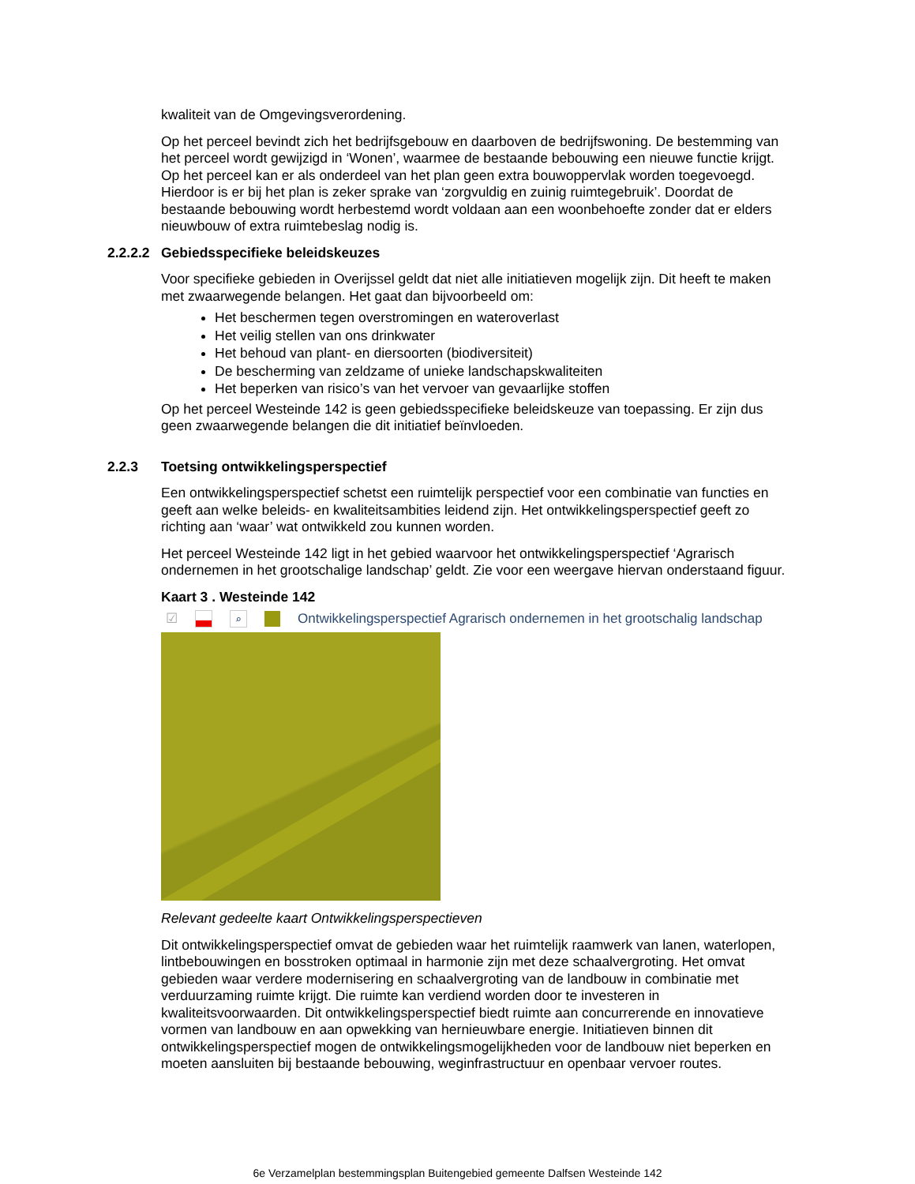kwaliteit van de Omgevingsverordening.
Op het perceel bevindt zich het bedrijfsgebouw en daarboven de bedrijfswoning. De bestemming van het perceel wordt gewijzigd in ‘Wonen’, waarmee de bestaande bebouwing een nieuwe functie krijgt. Op het perceel kan er als onderdeel van het plan geen extra bouwoppervlak worden toegevoegd. Hierdoor is er bij het plan is zeker sprake van ‘zorgvuldig en zuinig ruimtegebruik’. Doordat de bestaande bebouwing wordt herbestemd wordt voldaan aan een woonbehoefte zonder dat er elders nieuwbouw of extra ruimtebeslag nodig is.
2.2.2.2 Gebiedsspecifieke beleidskeuzes
Voor specifieke gebieden in Overijssel geldt dat niet alle initiatieven mogelijk zijn. Dit heeft te maken met zwaarwegende belangen. Het gaat dan bijvoorbeeld om:
Het beschermen tegen overstromingen en wateroverlast
Het veilig stellen van ons drinkwater
Het behoud van plant- en diersoorten (biodiversiteit)
De bescherming van zeldzame of unieke landschapskwaliteiten
Het beperken van risico’s van het vervoer van gevaarlijke stoffen
Op het perceel Westeinde 142 is geen gebiedsspecifieke beleidskeuze van toepassing. Er zijn dus geen zwaarwegende belangen die dit initiatief beïnvloeden.
2.2.3 Toetsing ontwikkelingsperspectief
Een ontwikkelingsperspectief schetst een ruimtelijk perspectief voor een combinatie van functies en geeft aan welke beleids- en kwaliteitsambities leidend zijn. Het ontwikkelingsperspectief geeft zo richting aan ‘waar’ wat ontwikkeld zou kunnen worden.
Het perceel Westeinde 142 ligt in het gebied waarvoor het ontwikkelingsperspectief ‘Agrarisch ondernemen in het grootschalige landschap’ geldt. Zie voor een weergave hiervan onderstaand figuur.
Kaart 3 . Westeinde 142
☑ ⌕ Ontwikkelingsperspectief Agrarisch ondernemen in het grootschalig landschap
Relevant gedeelte kaart Ontwikkelingsperspectieven
Dit ontwikkelingsperspectief omvat de gebieden waar het ruimtelijk raamwerk van lanen, waterlopen, lintbebouwingen en bosstroken optimaal in harmonie zijn met deze schaalvergroting. Het omvat gebieden waar verdere modernisering en schaalvergroting van de landbouw in combinatie met verduurzaming ruimte krijgt. Die ruimte kan verdiend worden door te investeren in kwaliteitsvoorwaarden. Dit ontwikkelingsperspectief biedt ruimte aan concurrerende en innovatieve vormen van landbouw en aan opwekking van hernieuwbare energie. Initiatieven binnen dit ontwikkelingsperspectief mogen de ontwikkelingsmogelijkheden voor de landbouw niet beperken en moeten aansluiten bij bestaande bebouwing, weginfrastructuur en openbaar vervoer routes.
6e Verzamelplan bestemmingsplan Buitengebied gemeente Dalfsen Westeinde 142